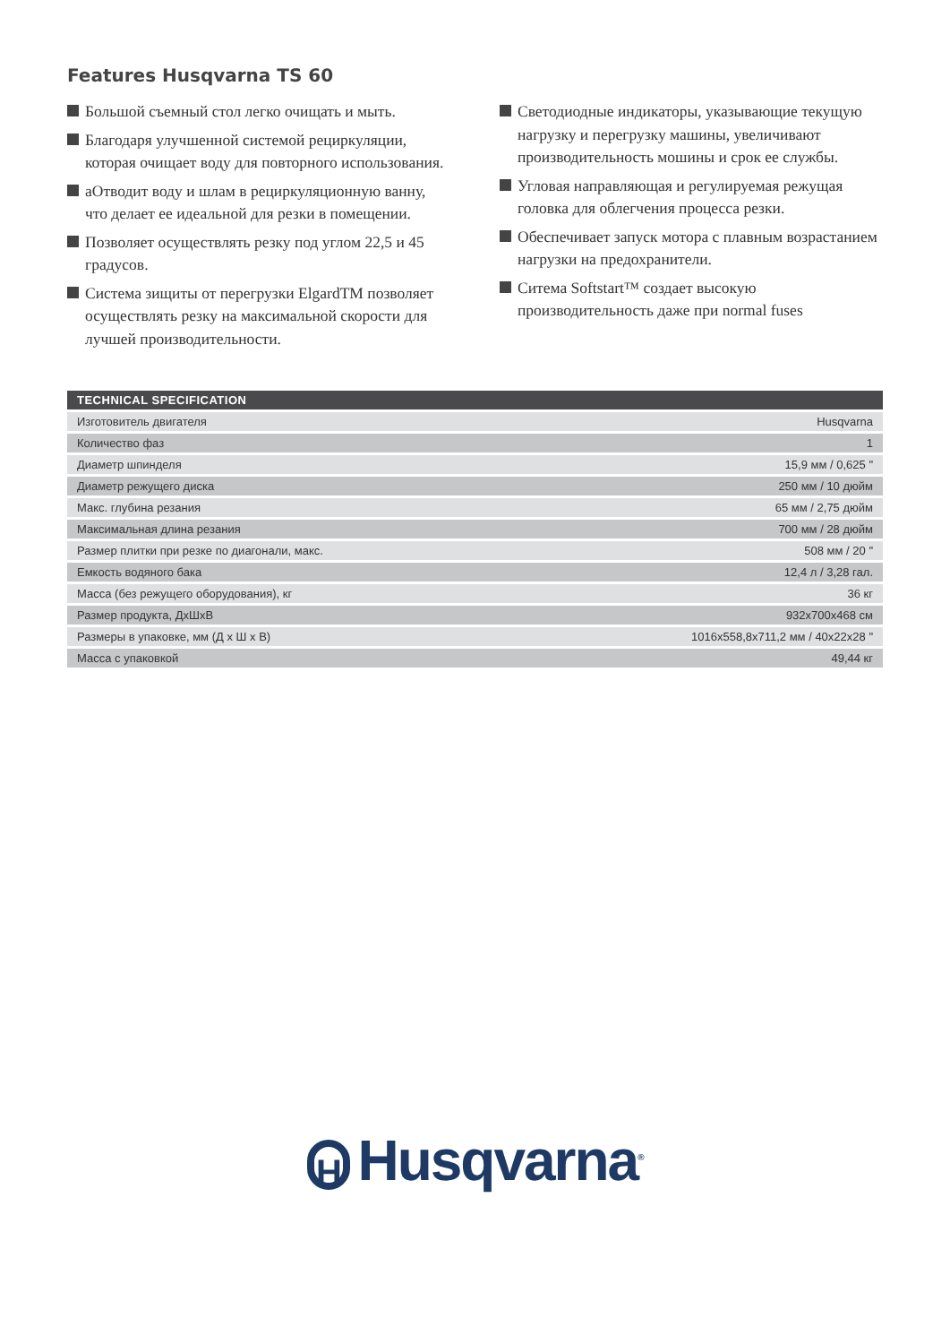Features Husqvarna TS 60
Большой съемный стол легко очищать и мыть.
Благодаря улучшенной системой рециркуляции, которая очищает воду для повторного использования.
аОтводит воду и шлам в рециркуляционную ванну, что делает ее идеальной для резки в помещении.
Позволяет осуществлять резку под углом 22,5 и 45 градусов.
Система зищиты от перегрузки ElgardTM позволяет осуществлять резку на максимальной скорости для лучшей производительности.
Светодиодные индикаторы, указывающие текущую нагрузку и перегрузку машины, увеличивают производительность мошины и срок ее службы.
Угловая направляющая и регулируемая режущая головка для облегчения процесса резки.
Обеспечивает запуск мотора с плавным возрастанием нагрузки на предохранители.
Ситема Softstart™ создает высокую производительность даже при normal fuses
| TECHNICAL SPECIFICATION | |
| --- | --- |
| Изготовитель двигателя | Husqvarna |
| Количество фаз | 1 |
| Диаметр шпинделя | 15,9 мм / 0,625 " |
| Диаметр режущего диска | 250 мм / 10 дюйм |
| Макс. глубина резания | 65 мм / 2,75 дюйм |
| Максимальная длина резания | 700 мм / 28 дюйм |
| Размер плитки при резке по диагонали, макс. | 508 мм / 20 " |
| Емкость водяного бака | 12,4 л / 3,28 гал. |
| Масса (без режущего оборудования), кг | 36 кг |
| Размер продукта, ДxШxВ | 932x700x468 см |
| Размеры в упаковке, мм (Д x Ш x В) | 1016x558,8x711,2 мм / 40x22x28 " |
| Масса с упаковкой | 49,44 кг |
H Husqvarna<sup>®</sup>